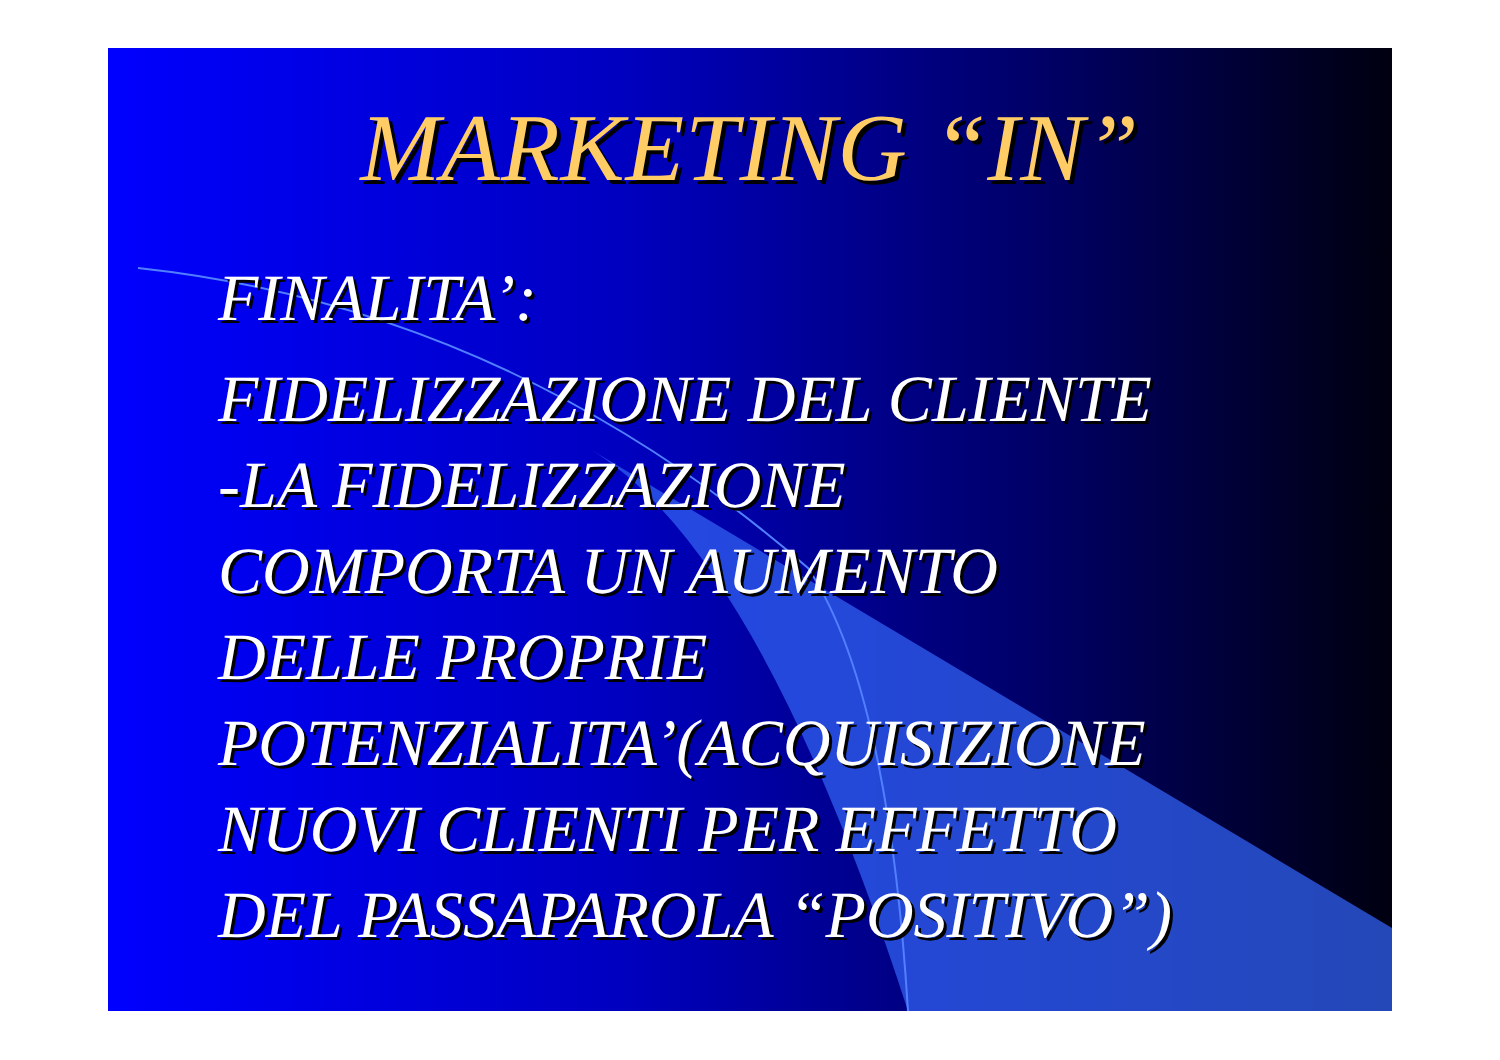MARKETING “IN”
FINALITA’:
FIDELIZZAZIONE DEL CLIENTE
-LA FIDELIZZAZIONE
COMPORTA UN AUMENTO
DELLE PROPRIE
POTENZIALITA’(ACQUISIZIONE
NUOVI CLIENTI PER EFFETTO
DEL PASSAPAROLA “POSITIVO”)